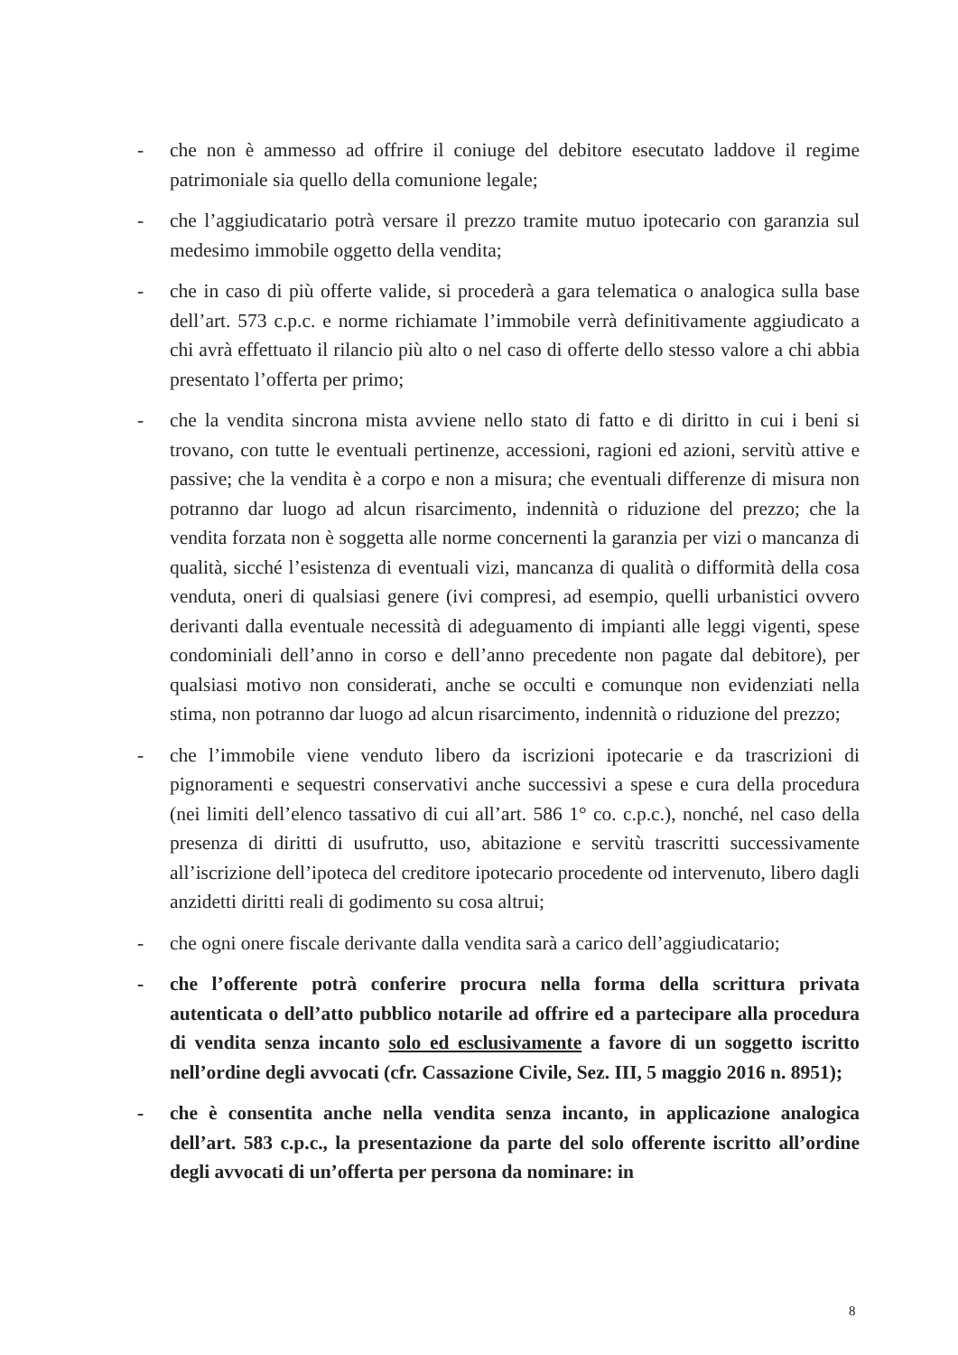- che non è ammesso ad offrire il coniuge del debitore esecutato laddove il regime patrimoniale sia quello della comunione legale;
- che l’aggiudicatario potrà versare il prezzo tramite mutuo ipotecario con garanzia sul medesimo immobile oggetto della vendita;
- che in caso di più offerte valide, si procederà a gara telematica o analogica sulla base dell’art. 573 c.p.c. e norme richiamate l’immobile verrà definitivamente aggiudicato a chi avrà effettuato il rilancio più alto o nel caso di offerte dello stesso valore a chi abbia presentato l’offerta per primo;
- che la vendita sincrona mista avviene nello stato di fatto e di diritto in cui i beni si trovano, con tutte le eventuali pertinenze, accessioni, ragioni ed azioni, servitù attive e passive; che la vendita è a corpo e non a misura; che eventuali differenze di misura non potranno dar luogo ad alcun risarcimento, indennità o riduzione del prezzo; che la vendita forzata non è soggetta alle norme concernenti la garanzia per vizi o mancanza di qualità, sicché l’esistenza di eventuali vizi, mancanza di qualità o difformità della cosa venduta, oneri di qualsiasi genere (ivi compresi, ad esempio, quelli urbanistici ovvero derivanti dalla eventuale necessità di adeguamento di impianti alle leggi vigenti, spese condominiali dell’anno in corso e dell’anno precedente non pagate dal debitore), per qualsiasi motivo non considerati, anche se occulti e comunque non evidenziati nella stima, non potranno dar luogo ad alcun risarcimento, indennità o riduzione del prezzo;
- che l’immobile viene venduto libero da iscrizioni ipotecarie e da trascrizioni di pignoramenti e sequestri conservativi anche successivi a spese e cura della procedura (nei limiti dell’elenco tassativo di cui all’art. 586 1° co. c.p.c.), nonché, nel caso della presenza di diritti di usufrutto, uso, abitazione e servitù trascritti successivamente all’iscrizione dell’ipoteca del creditore ipotecario procedente od intervenuto, libero dagli anzidetti diritti reali di godimento su cosa altrui;
- che ogni onere fiscale derivante dalla vendita sarà a carico dell’aggiudicatario;
- che l’offerente potrà conferire procura nella forma della scrittura privata autenticata o dell’atto pubblico notarile ad offrire ed a partecipare alla procedura di vendita senza incanto solo ed esclusivamente a favore di un soggetto iscritto nell’ordine degli avvocati (cfr. Cassazione Civile, Sez. III, 5 maggio 2016 n. 8951);
- che è consentita anche nella vendita senza incanto, in applicazione analogica dell’art. 583 c.p.c., la presentazione da parte del solo offerente iscritto all’ordine degli avvocati di un’offerta per persona da nominare: in
8